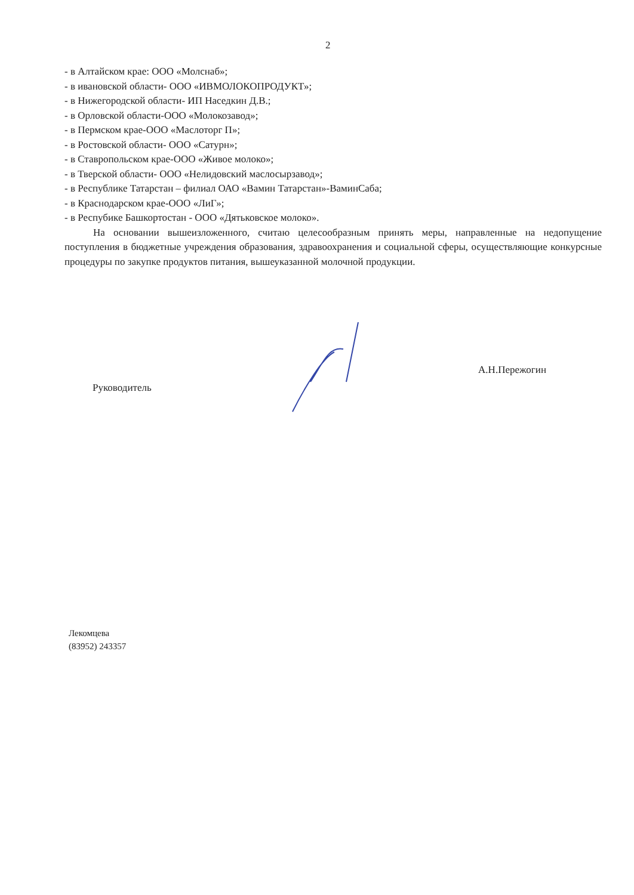2
- в Алтайском крае: ООО «Молснаб»;
- в ивановской области- ООО «ИВМОЛОКОПРОДУКТ»;
- в Нижегородской области- ИП Наседкин Д.В.;
- в Орловской области-ООО «Молокозавод»;
- в Пермском крае-ООО «Маслоторг П»;
- в Ростовской области- ООО «Сатурн»;
- в Ставропольском крае-ООО «Живое молоко»;
- в Тверской области- ООО «Нелидовский маслосырзавод»;
- в Республике Татарстан – филиал ОАО «Вамин Татарстан»-ВаминСаба;
- в Краснодарском крае-ООО «ЛиГ»;
- в Респубике Башкортостан - ООО «Дятьковское молоко».
На основании вышеизложенного, считаю целесообразным принять меры, направленные на недопущение поступления в бюджетные учреждения образования, здравоохранения и социальной сферы, осуществляющие конкурсные процедуры по закупке продуктов питания, вышеуказанной молочной продукции.
Руководитель А.Н.Пережогин
Лекомцева
(83952) 243357